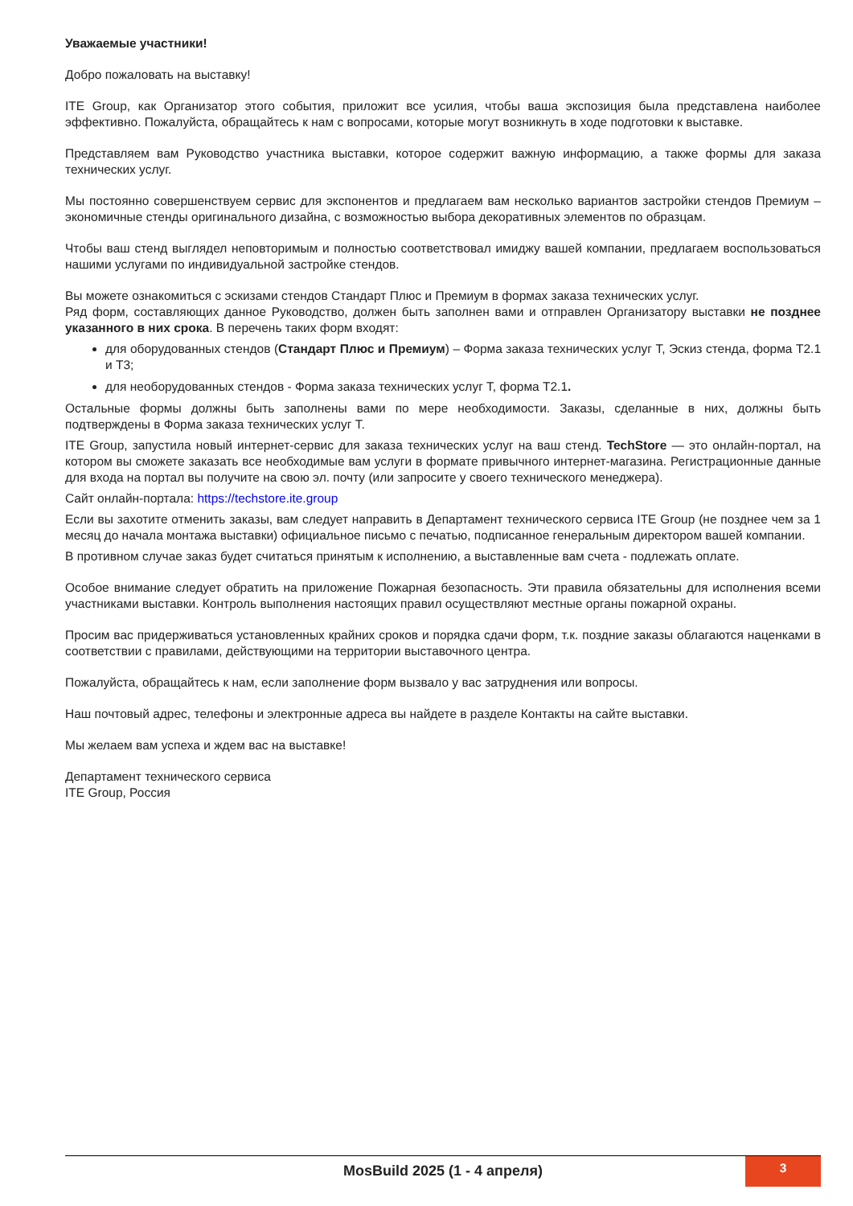Уважаемые участники!
Добро пожаловать на выставку!
ITE Group, как Организатор этого события, приложит все усилия, чтобы ваша экспозиция была представлена наиболее эффективно. Пожалуйста, обращайтесь к нам с вопросами, которые могут возникнуть в ходе подготовки к выставке.
Представляем вам Руководство участника выставки, которое содержит важную информацию, а также формы для заказа технических услуг.
Мы постоянно совершенствуем сервис для экспонентов и предлагаем вам несколько вариантов застройки стендов Премиум – экономичные стенды оригинального дизайна, с возможностью выбора декоративных элементов по образцам.
Чтобы ваш стенд выглядел неповторимым и полностью соответствовал имиджу вашей компании, предлагаем воспользоваться нашими услугами по индивидуальной застройке стендов.
Вы можете ознакомиться с эскизами стендов Стандарт Плюс и Премиум в формах заказа технических услуг.
Ряд форм, составляющих данное Руководство, должен быть заполнен вами и отправлен Организатору выставки не позднее указанного в них срока. В перечень таких форм входят:
для оборудованных стендов (Стандарт Плюс и Премиум) – Форма заказа технических услуг Т, Эскиз стенда, форма Т2.1 и Т3;
для необорудованных стендов - Форма заказа технических услуг Т, форма Т2.1.
Остальные формы должны быть заполнены вами по мере необходимости. Заказы, сделанные в них, должны быть подтверждены в Форма заказа технических услуг Т.
ITE Group, запустила новый интернет-сервис для заказа технических услуг на ваш стенд. TechStore — это онлайн-портал, на котором вы сможете заказать все необходимые вам услуги в формате привычного интернет-магазина. Регистрационные данные для входа на портал вы получите на свою эл. почту (или запросите у своего технического менеджера).
Сайт онлайн-портала: https://techstore.ite.group
Если вы захотите отменить заказы, вам следует направить в Департамент технического сервиса ITE Group (не позднее чем за 1 месяц до начала монтажа выставки) официальное письмо с печатью, подписанное генеральным директором вашей компании.
В противном случае заказ будет считаться принятым к исполнению, а выставленные вам счета - подлежать оплате.
Особое внимание следует обратить на приложение Пожарная безопасность. Эти правила обязательны для исполнения всеми участниками выставки. Контроль выполнения настоящих правил осуществляют местные органы пожарной охраны.
Просим вас придерживаться установленных крайних сроков и порядка сдачи форм, т.к. поздние заказы облагаются наценками в соответствии с правилами, действующими на территории выставочного центра.
Пожалуйста, обращайтесь к нам, если заполнение форм вызвало у вас затруднения или вопросы.
Наш почтовый адрес, телефоны и электронные адреса вы найдете в разделе Контакты на сайте выставки.
Мы желаем вам успеха и ждем вас на выставке!
Департамент технического сервиса
ITE Group, Россия
MosBuild 2025 (1 - 4 апреля)
3